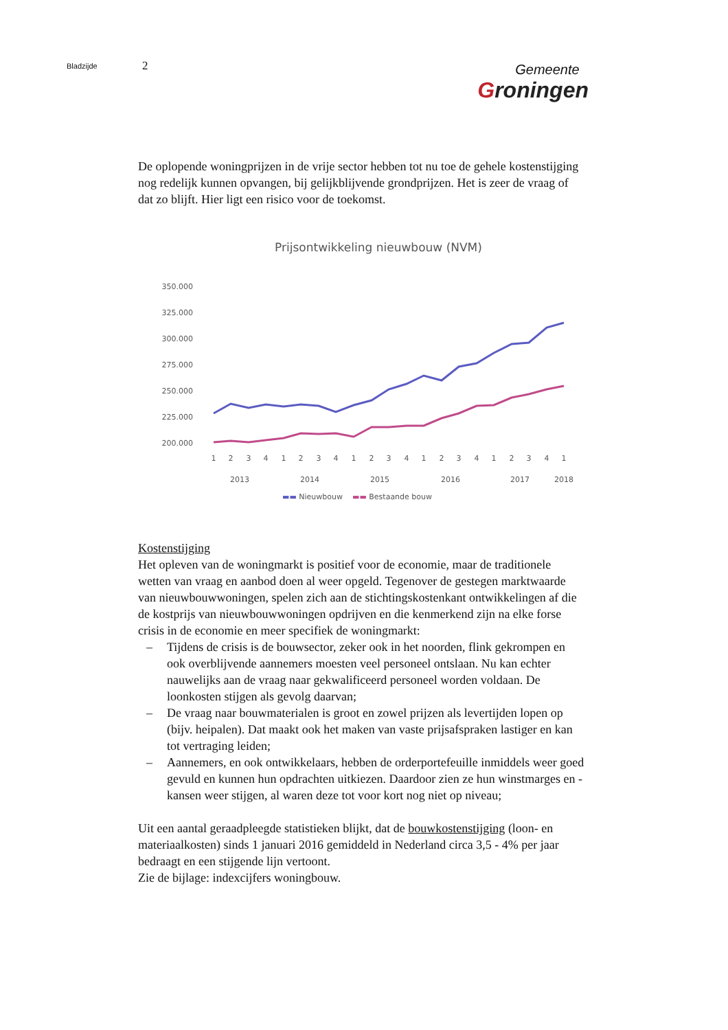Bladzijde
2
Gemeente
Groningen
De oplopende woningprijzen in de vrije sector hebben tot nu toe de gehele kostenstijging nog redelijk kunnen opvangen, bij gelijkblijvende grondprijzen. Het is zeer de vraag of dat zo blijft. Hier ligt een risico voor de toekomst.
Prijsontwikkeling nieuwbouw (NVM)
350.000
325.000
300.000
275.000
250.000
225.000
200.000
1
2
3
4
1
2
3
4
1
2
3
4
1
2
3
4
1
2
3
4
1
2013
2014
2015
2016
2017
2018
▬▬ Nieuwbouw ▬▬ Bestaande bouw
Kostenstijging
Het opleven van de woningmarkt is positief voor de economie, maar de traditionele wetten van vraag en aanbod doen al weer opgeld. Tegenover de gestegen marktwaarde van nieuwbouwwoningen, spelen zich aan de stichtingskostenkant ontwikkelingen af die de kostprijs van nieuwbouwwoningen opdrijven en die kenmerkend zijn na elke forse crisis in de economie en meer specifiek de woningmarkt:
– Tijdens de crisis is de bouwsector, zeker ook in het noorden, flink gekrompen en ook overblijvende aannemers moesten veel personeel ontslaan. Nu kan echter nauwelijks aan de vraag naar gekwalificeerd personeel worden voldaan. De loonkosten stijgen als gevolg daarvan;
– De vraag naar bouwmaterialen is groot en zowel prijzen als levertijden lopen op (bijv. heipalen). Dat maakt ook het maken van vaste prijsafspraken lastiger en kan tot vertraging leiden;
– Aannemers, en ook ontwikkelaars, hebben de orderportefeuille inmiddels weer goed gevuld en kunnen hun opdrachten uitkiezen. Daardoor zien ze hun winstmarges en -kansen weer stijgen, al waren deze tot voor kort nog niet op niveau;
Uit een aantal geraadpleegde statistieken blijkt, dat de bouwkostenstijging (loon- en materiaalkosten) sinds 1 januari 2016 gemiddeld in Nederland circa 3,5 - 4% per jaar bedraagt en een stijgende lijn vertoont.
Zie de bijlage: indexcijfers woningbouw.